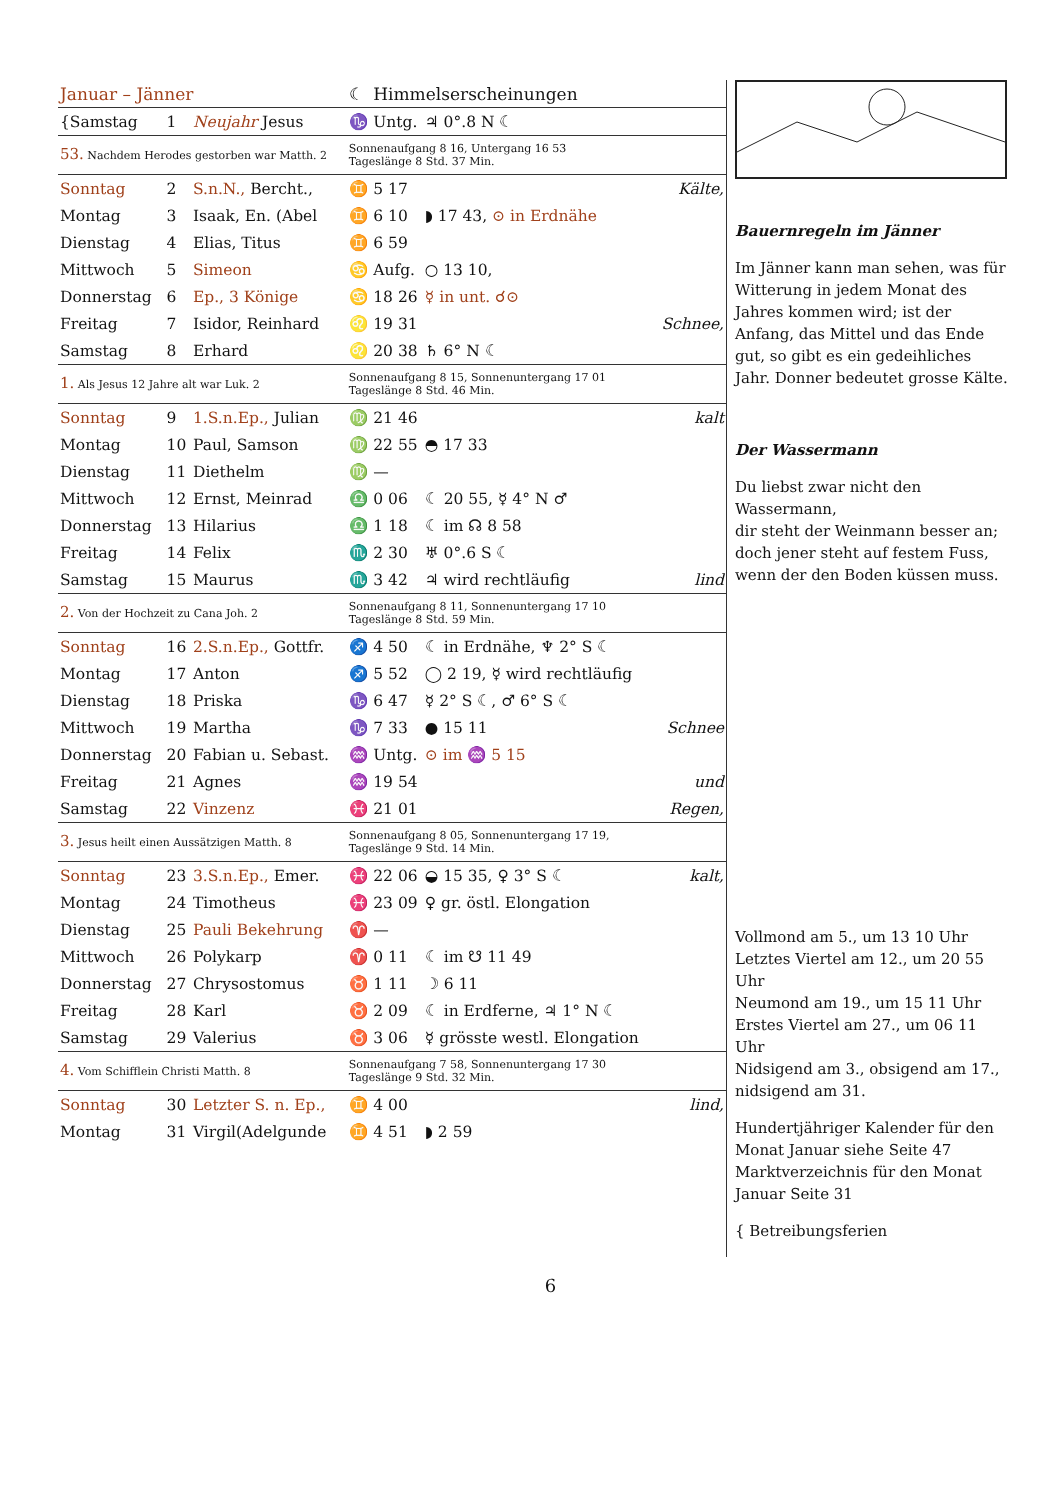| Januar – Jänner | | | ☾ | Himmelserscheinungen | | |
| {Samstag | 1 | Neujahr Jesus | ♑ | Untg. | ♃ 0°.8 N ☾ | |
| 53. Nachdem Herodes gestorben war Matth. 2 | | | Sonnenaufgang 8 16, Untergang 16 53 Tageslänge 8 Std. 37 Min. | | | |
| Sonntag | 2 | S.n.N., Bercht., | ♊ | 5 17 | | Kälte, |
| Montag | 3 | Isaak, En. (Abel | ♊ | 6 10 | ◗ 17 43, ⊙ in Erdnähe | |
| Dienstag | 4 | Elias, Titus | ♊ | 6 59 | | |
| Mittwoch | 5 | Simeon | ♋ | Aufg. | ○ 13 10, | |
| Donnerstag | 6 | Ep., 3 Könige | ♋ | 18 26 | ☿ in unt. ☌⊙ | |
| Freitag | 7 | Isidor, Reinhard | ♌ | 19 31 | | Schnee, |
| Samstag | 8 | Erhard | ♌ | 20 38 | ♄ 6° N ☾ | |
| 1. Als Jesus 12 Jahre alt war Luk. 2 | | | Sonnenaufgang 8 15, Sonnenuntergang 17 01 Tageslänge 8 Std. 46 Min. | | | |
| Sonntag | 9 | 1.S.n.Ep., Julian | ♍ | 21 46 | | kalt |
| Montag | 10 | Paul, Samson | ♍ | 22 55 | ◓ 17 33 | |
| Dienstag | 11 | Diethelm | ♍ | — | | |
| Mittwoch | 12 | Ernst, Meinrad | ♎ | 0 06 | ☾ 20 55, ☿ 4° N ♂ | |
| Donnerstag | 13 | Hilarius | ♎ | 1 18 | ☾ im ☊ 8 58 | |
| Freitag | 14 | Felix | ♏ | 2 30 | ♅ 0°.6 S ☾ | |
| Samstag | 15 | Maurus | ♏ | 3 42 | ♃ wird rechtläufig | lind |
| 2. Von der Hochzeit zu Cana Joh. 2 | | | Sonnenaufgang 8 11, Sonnenuntergang 17 10 Tageslänge 8 Std. 59 Min. | | | |
| Sonntag | 16 | 2.S.n.Ep., Gottfr. | ♐ | 4 50 | ☾ in Erdnähe, ♆ 2° S ☾ | |
| Montag | 17 | Anton | ♐ | 5 52 | ◯ 2 19, ☿ wird rechtläufig | |
| Dienstag | 18 | Priska | ♑ | 6 47 | ☿ 2° S ☾, ♂ 6° S ☾ | |
| Mittwoch | 19 | Martha | ♑ | 7 33 | ● 15 11 | Schnee |
| Donnerstag | 20 | Fabian u. Sebast. | ♒ | Untg. | ⊙ im ♒ 5 15 | |
| Freitag | 21 | Agnes | ♒ | 19 54 | | und |
| Samstag | 22 | Vinzenz | ♓ | 21 01 | | Regen, |
| 3. Jesus heilt einen Aussätzigen Matth. 8 | | | Sonnenaufgang 8 05, Sonnenuntergang 17 19, Tageslänge 9 Std. 14 Min. | | | |
| Sonntag | 23 | 3.S.n.Ep., Emer. | ♓ | 22 06 | ◒ 15 35, ♀ 3° S ☾ | kalt, |
| Montag | 24 | Timotheus | ♓ | 23 09 | ♀ gr. östl. Elongation | |
| Dienstag | 25 | Pauli Bekehrung | ♈ | — | | |
| Mittwoch | 26 | Polykarp | ♈ | 0 11 | ☾ im ☋ 11 49 | |
| Donnerstag | 27 | Chrysostomus | ♉ | 1 11 | ☽ 6 11 | |
| Freitag | 28 | Karl | ♉ | 2 09 | ☾ in Erdferne, ♃ 1° N ☾ | |
| Samstag | 29 | Valerius | ♉ | 3 06 | ☿ grösste westl. Elongation | |
| 4. Vom Schifflein Christi Matth. 8 | | | Sonnenaufgang 7 58, Sonnenuntergang 17 30 Tageslänge 9 Std. 32 Min. | | | |
| Sonntag | 30 | Letzter S. n. Ep., | ♊ | 4 00 | | lind, |
| Montag | 31 | Virgil(Adelgunde | ♊ | 4 51 | ◗ 2 59 | |
Bauernregeln im Jänner
Im Jänner kann man sehen, was für Witterung in jedem Monat des Jahres kommen wird; ist der Anfang, das Mittel und das Ende gut, so gibt es ein gedeihliches Jahr. Donner bedeutet grosse Kälte.
Der Wassermann
Du liebst zwar nicht den Wassermann,
dir steht der Weinmann besser an;
doch jener steht auf festem Fuss,
wenn der den Boden küssen muss.
Vollmond am 5., um 13 10 Uhr
Letztes Viertel am 12., um 20 55 Uhr
Neumond am 19., um 15 11 Uhr
Erstes Viertel am 27., um 06 11 Uhr
Nidsigend am 3., obsigend am 17., nidsigend am 31.
Hundertjähriger Kalender für den Monat Januar siehe Seite 47
Marktverzeichnis für den Monat Januar Seite 31
{ Betreibungsferien
6